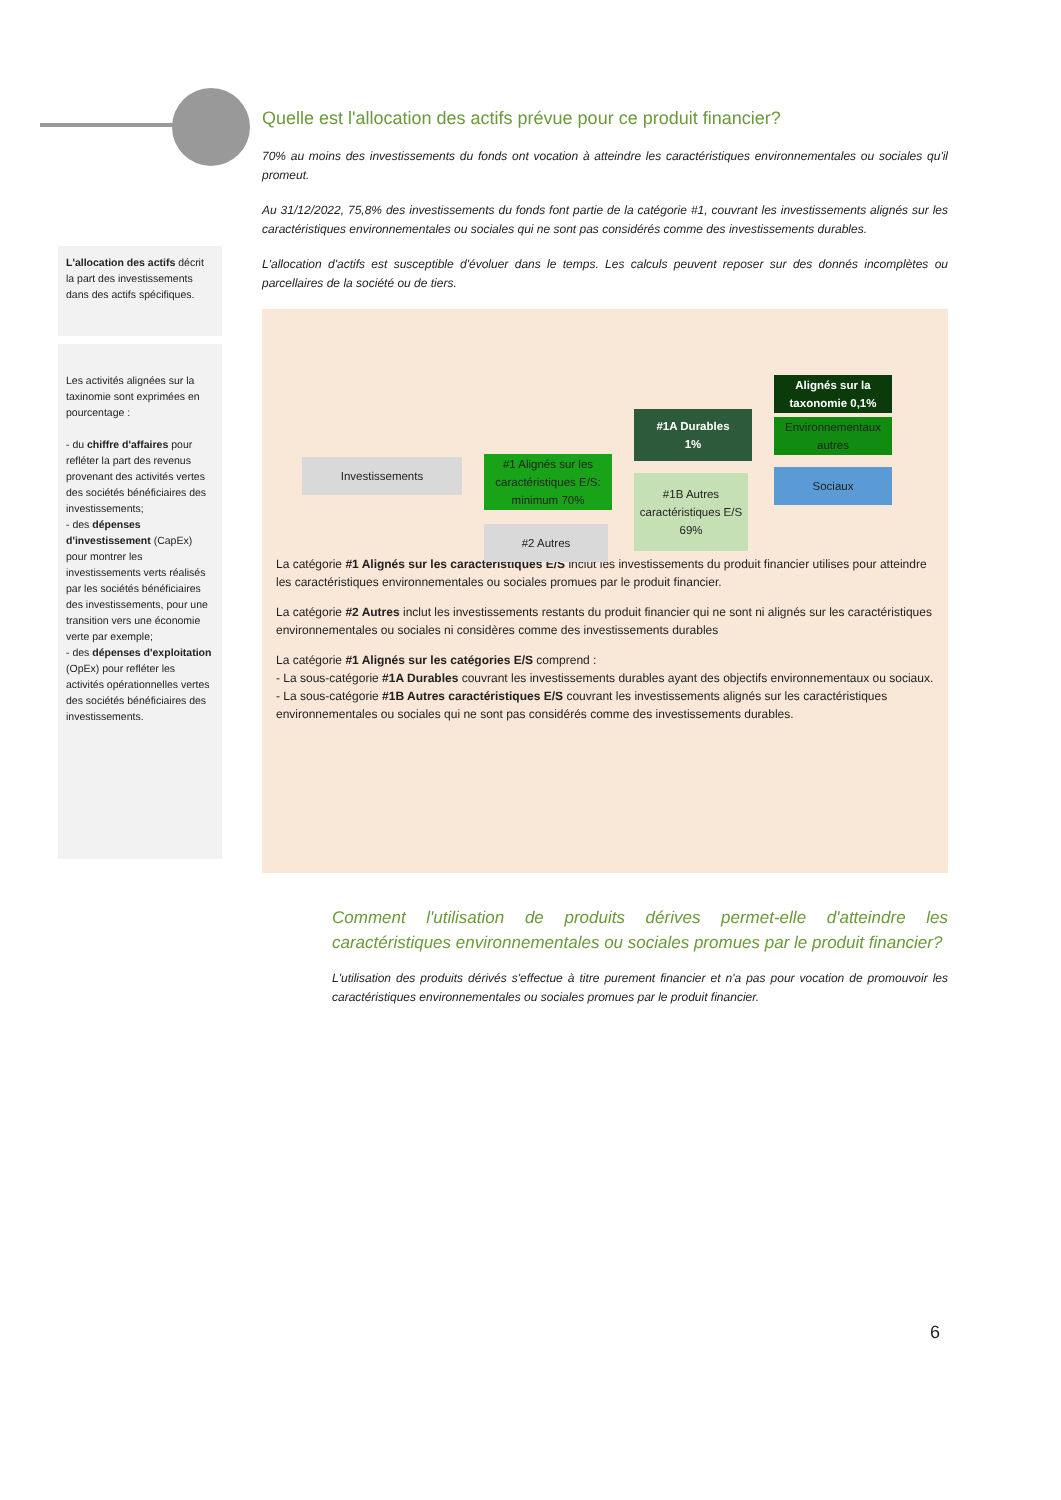L'allocation des actifs décrit la part des investissements dans des actifs spécifiques.
Les activités alignées sur la taxinomie sont exprimées en pourcentage :
- du chiffre d'affaires pour refléter la part des revenus provenant des activités vertes des sociétés bénéficiaires des investissements;
- des dépenses d'investissement (CapEx) pour montrer les investissements verts réalisés par les sociétés bénéficiaires des investissements, pour une transition vers une économie verte par exemple;
- des dépenses d'exploitation (OpEx) pour refléter les activités opérationnelles vertes des sociétés bénéficiaires des investissements.
Quelle est l'allocation des actifs prévue pour ce produit financier?
70% au moins des investissements du fonds ont vocation à atteindre les caractéristiques environnementales ou sociales qu'il promeut.
Au 31/12/2022, 75,8% des investissements du fonds font partie de la catégorie #1, couvrant les investissements alignés sur les caractéristiques environnementales ou sociales qui ne sont pas considérés comme des investissements durables.
L'allocation d'actifs est susceptible d'évoluer dans le temps. Les calculs peuvent reposer sur des donnés incomplètes ou parcellaires de la société ou de tiers.
Investissements
#1 Alignés sur les caractéristiques E/S: minimum 70%
#2 Autres
#1A Durables
1%
#1B Autres caractéristiques E/S
69%
Alignés sur la taxonomie 0,1%
Environnementaux autres
Sociaux
La catégorie #1 Alignés sur les caractéristiques E/S inclut les investissements du produit financier utilises pour atteindre les caractéristiques environnementales ou sociales promues par le produit financier.
La catégorie #2 Autres inclut les investissements restants du produit financier qui ne sont ni alignés sur les caractéristiques environnementales ou sociales ni considères comme des investissements durables
La catégorie #1 Alignés sur les catégories E/S comprend :
- La sous-catégorie #1A Durables couvrant les investissements durables ayant des objectifs environnementaux ou sociaux.
- La sous-catégorie #1B Autres caractéristiques E/S couvrant les investissements alignés sur les caractéristiques environnementales ou sociales qui ne sont pas considérés comme des investissements durables.
Comment l'utilisation de produits dérives permet-elle d'atteindre les caractéristiques environnementales ou sociales promues par le produit financier?
L'utilisation des produits dérivés s'effectue à titre purement financier et n'a pas pour vocation de promouvoir les caractéristiques environnementales ou sociales promues par le produit financier.
6